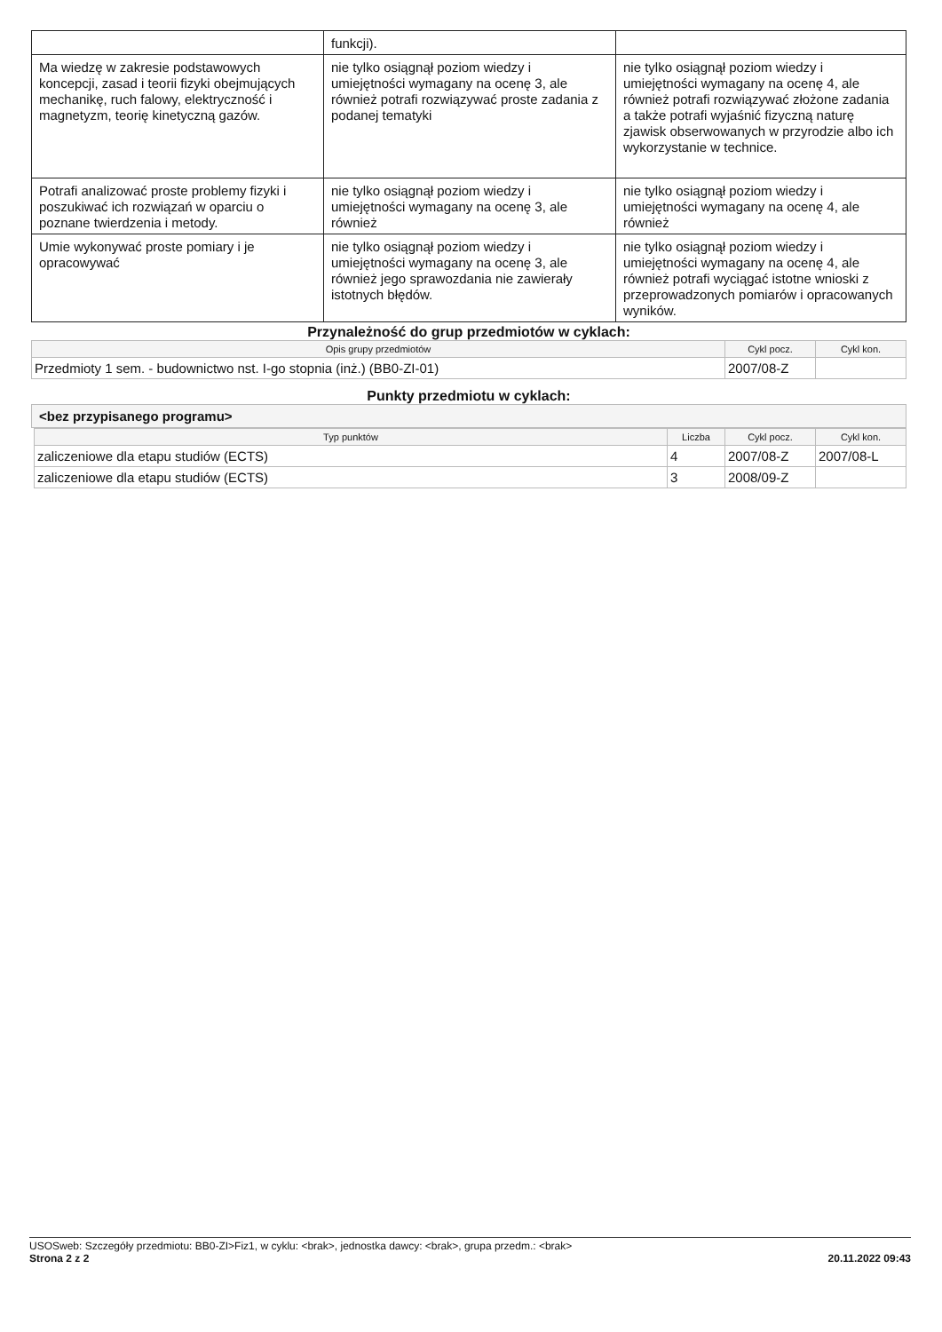| | funkcji). | |
| Ma wiedzę w zakresie podstawowych koncepcji, zasad i teorii fizyki obejmujących mechanikę, ruch falowy, elektryczność i magnetyzm, teorię kinetyczną gazów. | nie tylko osiągnął poziom wiedzy i umiejętności wymagany na ocenę 3, ale również potrafi rozwiązywać proste zadania z podanej tematyki | nie tylko osiągnął poziom wiedzy i umiejętności wymagany na ocenę 4, ale również potrafi rozwiązywać złożone zadania a także potrafi wyjaśnić fizyczną naturę zjawisk obserwowanych w przyrodzie albo ich wykorzystanie w technice. |
| Potrafi analizować proste problemy fizyki i poszukiwać ich rozwiązań w oparciu o poznane twierdzenia i metody. | nie tylko osiągnął poziom wiedzy i umiejętności wymagany na ocenę 3, ale również | nie tylko osiągnął poziom wiedzy i umiejętności wymagany na ocenę 4, ale również |
| Umie wykonywać proste pomiary i je opracowywać | nie tylko osiągnął poziom wiedzy i umiejętności wymagany na ocenę 3, ale również jego sprawozdania nie zawierały istotnych błędów. | nie tylko osiągnął poziom wiedzy i umiejętności wymagany na ocenę 4, ale również potrafi wyciągać istotne wnioski z przeprowadzonych pomiarów i opracowanych wyników. |
Przynależność do grup przedmiotów w cyklach:
| Opis grupy przedmiotów | Cykl pocz. | Cykl kon. |
| --- | --- | --- |
| Przedmioty 1 sem. - budownictwo nst. I-go stopnia (inż.) (BB0-ZI-01) | 2007/08-Z | |
Punkty przedmiotu w cyklach:
<bez przypisanego programu>
| Typ punktów | Liczba | Cykl pocz. | Cykl kon. |
| --- | --- | --- | --- |
| zaliczeniowe dla etapu studiów (ECTS) | 4 | 2007/08-Z | 2007/08-L |
| zaliczeniowe dla etapu studiów (ECTS) | 3 | 2008/09-Z | |
USOSweb: Szczegóły przedmiotu: BB0-ZI>Fiz1, w cyklu: <brak>, jednostka dawcy: <brak>, grupa przedm.: <brak>
Strona 2 z 2 20.11.2022 09:43